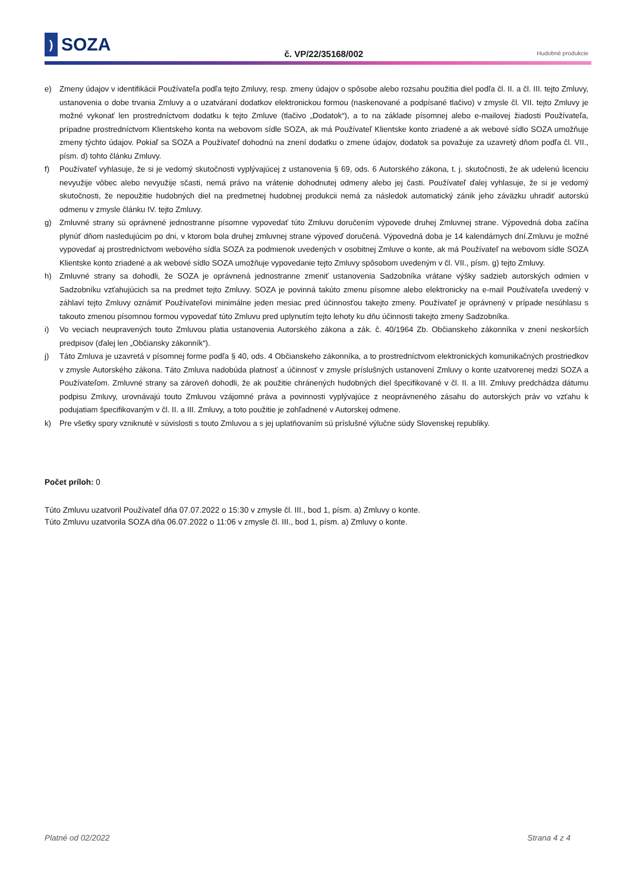) SOZA
č. VP/22/35168/002
Hudobné produkcie
e) Zmeny údajov v identifikácii Používateľa podľa tejto Zmluvy, resp. zmeny údajov o spôsobe alebo rozsahu použitia diel podľa čl. II. a čl. III. tejto Zmluvy, ustanovenia o dobe trvania Zmluvy a o uzatváraní dodatkov elektronickou formou (naskenované a podpísané tlačivo) v zmysle čl. VII. tejto Zmluvy je možné vykonať len prostredníctvom dodatku k tejto Zmluve (tlačivo „Dodatok“), a to na základe písomnej alebo e-mailovej žiadosti Používateľa, prípadne prostredníctvom Klientskeho konta na webovom sídle SOZA, ak má Používateľ Klientske konto zriadené a ak webové sídlo SOZA umožňuje zmeny týchto údajov. Pokiaľ sa SOZA a Používateľ dohodnú na znení dodatku o zmene údajov, dodatok sa považuje za uzavretý dňom podľa čl. VII., písm. d) tohto článku Zmluvy.
f) Používateľ vyhlasuje, že si je vedomý skutočnosti vyplývajúcej z ustanovenia § 69, ods. 6 Autorského zákona, t. j. skutočnosti, že ak udelenú licenciu nevyužije vôbec alebo nevyužije sčasti, nemá právo na vrátenie dohodnutej odmeny alebo jej časti. Používateľ ďalej vyhlasuje, že si je vedomý skutočnosti, že nepoužitie hudobných diel na predmetnej hudobnej produkcii nemá za následok automatický zánik jeho záväzku uhradiť autorskú odmenu v zmysle článku IV. tejto Zmluvy.
g) Zmluvné strany sú oprávnené jednostranne písomne vypovedať túto Zmluvu doručením výpovede druhej Zmluvnej strane. Výpovedná doba začína plynúť dňom nasledujúcim po dni, v ktorom bola druhej zmluvnej strane výpoveď doručená. Výpovedná doba je 14 kalendárnych dní.Zmluvu je možné vypovedať aj prostredníctvom webového sídla SOZA za podmienok uvedených v osobitnej Zmluve o konte, ak má Používateľ na webovom sídle SOZA Klientske konto zriadené a ak webové sídlo SOZA umožňuje vypovedanie tejto Zmluvy spôsobom uvedeným v čl. VII., písm. g) tejto Zmluvy.
h) Zmluvné strany sa dohodli, že SOZA je oprávnená jednostranne zmeniť ustanovenia Sadzobníka vrátane výšky sadzieb autorských odmien v Sadzobníku vzťahujúcich sa na predmet tejto Zmluvy. SOZA je povinná takúto zmenu písomne alebo elektronicky na e-mail Používateľa uvedený v záhlaví tejto Zmluvy oznámiť Používateľovi minimálne jeden mesiac pred účinnosťou takejto zmeny. Používateľ je oprávnený v prípade nesúhlasu s takouto zmenou písomnou formou vypovedať túto Zmluvu pred uplynutím tejto lehoty ku dňu účinnosti takejto zmeny Sadzobníka.
i) Vo veciach neupravených touto Zmluvou platia ustanovenia Autorského zákona a zák. č. 40/1964 Zb. Občianskeho zákonníka v znení neskorších predpisov (ďalej len „Občiansky zákonník“).
j) Táto Zmluva je uzavretá v písomnej forme podľa § 40, ods. 4 Občianskeho zákonníka, a to prostredníctvom elektronických komunikačných prostriedkov v zmysle Autorského zákona. Táto Zmluva nadobúda platnosť a účinnosť v zmysle príslušných ustanovení Zmluvy o konte uzatvorenej medzi SOZA a Používateľom. Zmluvné strany sa zároveň dohodli, že ak použitie chránených hudobných diel špecifikované v čl. II. a III. Zmluvy predchádza dátumu podpisu Zmluvy, urovnávajú touto Zmluvou vzájomné práva a povinnosti vyplývajúce z neoprávneného zásahu do autorských práv vo vzťahu k podujatiam špecifikovaným v čl. II. a III. Zmluvy, a toto použitie je zohľadnené v Autorskej odmene.
k) Pre všetky spory vzniknuté v súvislosti s touto Zmluvou a s jej uplatňovaním sú príslušné výlučne súdy Slovenskej republiky.
Počet príloh: 0
Túto Zmluvu uzatvoril Používateľ dňa 07.07.2022 o 15:30 v zmysle čl. III., bod 1, písm. a) Zmluvy o konte.
Túto Zmluvu uzatvorila SOZA dňa 06.07.2022 o 11:06 v zmysle čl. III., bod 1, písm. a) Zmluvy o konte.
Platné od 02/2022 Strana 4 z 4